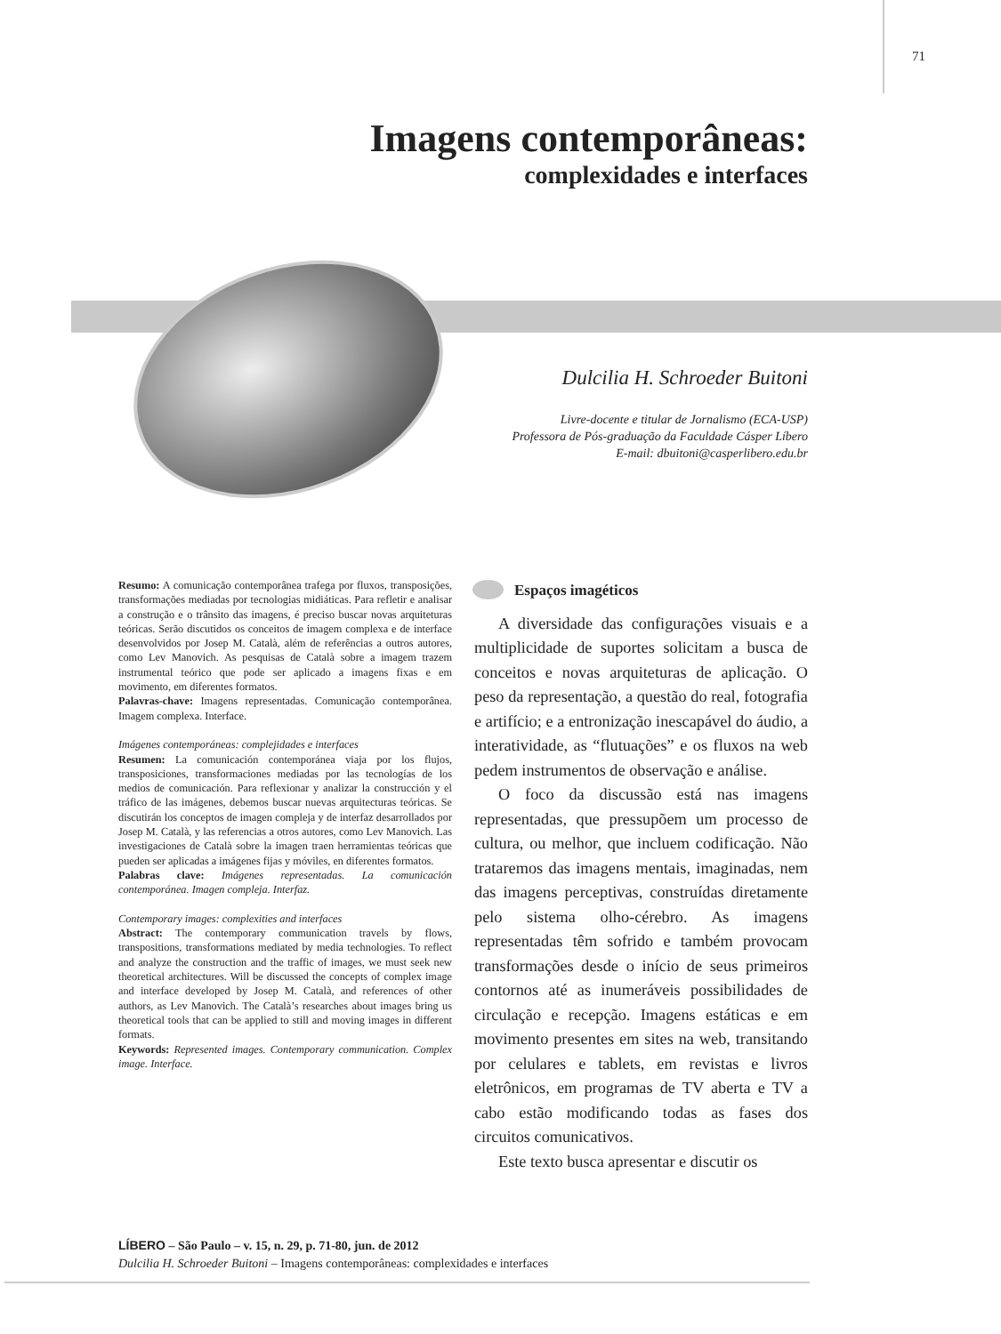71
Imagens contemporâneas:
complexidades e interfaces
Dulcilia H. Schroeder Buitoni
Livre-docente e titular de Jornalismo (ECA-USP)
Professora de Pós-graduação da Faculdade Cásper Líbero
E-mail: dbuitoni@casperlibero.edu.br
Resumo: A comunicação contemporânea trafega por fluxos, transposições, transformações mediadas por tecnologias midiáticas. Para refletir e analisar a construção e o trânsito das imagens, é preciso buscar novas arquiteturas teóricas. Serão discutidos os conceitos de imagem complexa e de interface desenvolvidos por Josep M. Català, além de referências a outros autores, como Lev Manovich. As pesquisas de Català sobre a imagem trazem instrumental teórico que pode ser aplicado a imagens fixas e em movimento, em diferentes formatos.
Palavras-chave: Imagens representadas. Comunicação contemporânea. Imagem complexa. Interface.
Imágenes contemporáneas: complejidades e interfaces
Resumen: La comunicación contemporánea viaja por los flujos, transposiciones, transformaciones mediadas por las tecnologías de los medios de comunicación. Para reflexionar y analizar la construcción y el tráfico de las imágenes, debemos buscar nuevas arquitecturas teóricas. Se discutirán los conceptos de imagen compleja y de interfaz desarrollados por Josep M. Català, y las referencias a otros autores, como Lev Manovich. Las investigaciones de Català sobre la imagen traen herramientas teóricas que pueden ser aplicadas a imágenes fijas y móviles, en diferentes formatos.
Palabras clave: Imágenes representadas. La comunicación contemporánea. Imagen compleja. Interfaz.
Contemporary images: complexities and interfaces
Abstract: The contemporary communication travels by flows, transpositions, transformations mediated by media technologies. To reflect and analyze the construction and the traffic of images, we must seek new theoretical architectures. Will be discussed the concepts of complex image and interface developed by Josep M. Català, and references of other authors, as Lev Manovich. The Català’s researches about images bring us theoretical tools that can be applied to still and moving images in different formats.
Keywords: Represented images. Contemporary communication. Complex image. Interface.
Espaços imagéticos
A diversidade das configurações visuais e a multiplicidade de suportes solicitam a busca de conceitos e novas arquiteturas de aplicação. O peso da representação, a questão do real, fotografia e artifício; e a entronização inescapável do áudio, a interatividade, as “flutuações” e os fluxos na web pedem instrumentos de observação e análise.
O foco da discussão está nas imagens representadas, que pressupõem um processo de cultura, ou melhor, que incluem codificação. Não trataremos das imagens mentais, imaginadas, nem das imagens perceptivas, construídas diretamente pelo sistema olho-cérebro. As imagens representadas têm sofrido e também provocam transformações desde o início de seus primeiros contornos até as inumeráveis possibilidades de circulação e recepção. Imagens estáticas e em movimento presentes em sites na web, transitando por celulares e tablets, em revistas e livros eletrônicos, em programas de TV aberta e TV a cabo estão modificando todas as fases dos circuitos comunicativos.
Este texto busca apresentar e discutir os
LÍBERO – São Paulo – v. 15, n. 29, p. 71-80, jun. de 2012
Dulcilia H. Schroeder Buitoni – Imagens contemporâneas: complexidades e interfaces